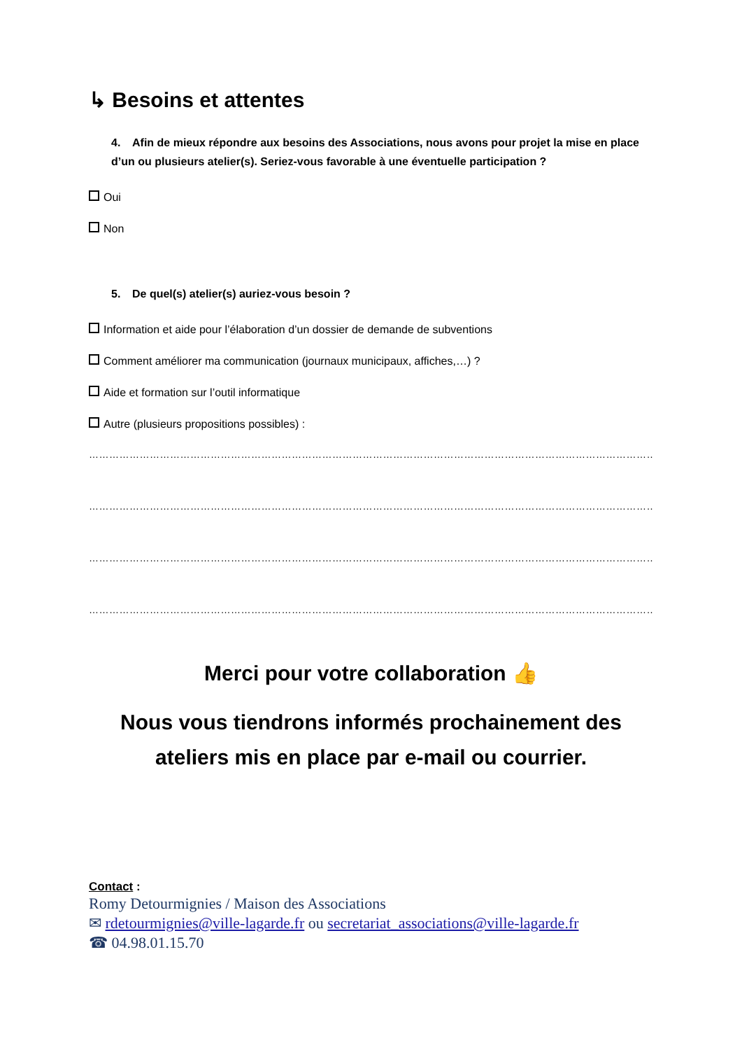↳ Besoins et attentes
4. Afin de mieux répondre aux besoins des Associations, nous avons pour projet la mise en place d’un ou plusieurs atelier(s). Seriez-vous favorable à une éventuelle participation ?
Oui
Non
5. De quel(s) atelier(s) auriez-vous besoin ?
Information et aide pour l’élaboration d’un dossier de demande de subventions
Comment améliorer ma communication (journaux municipaux, affiches,…) ?
Aide et formation sur l’outil informatique
Autre (plusieurs propositions possibles) :
……………………………………………………………………………………………………………………………………………………
……………………………………………………………………………………………………………………………………………………
……………………………………………………………………………………………………………………………………………………
……………………………………………………………………………………………………………………………………………………
Merci pour votre collaboration 👍
Nous vous tiendrons informés prochainement des ateliers mis en place par e-mail ou courrier.
Contact :
Romy Detourmignies / Maison des Associations
✉ rdetourmignies@ville-lagarde.fr ou secretariat_associations@ville-lagarde.fr
☎ 04.98.01.15.70